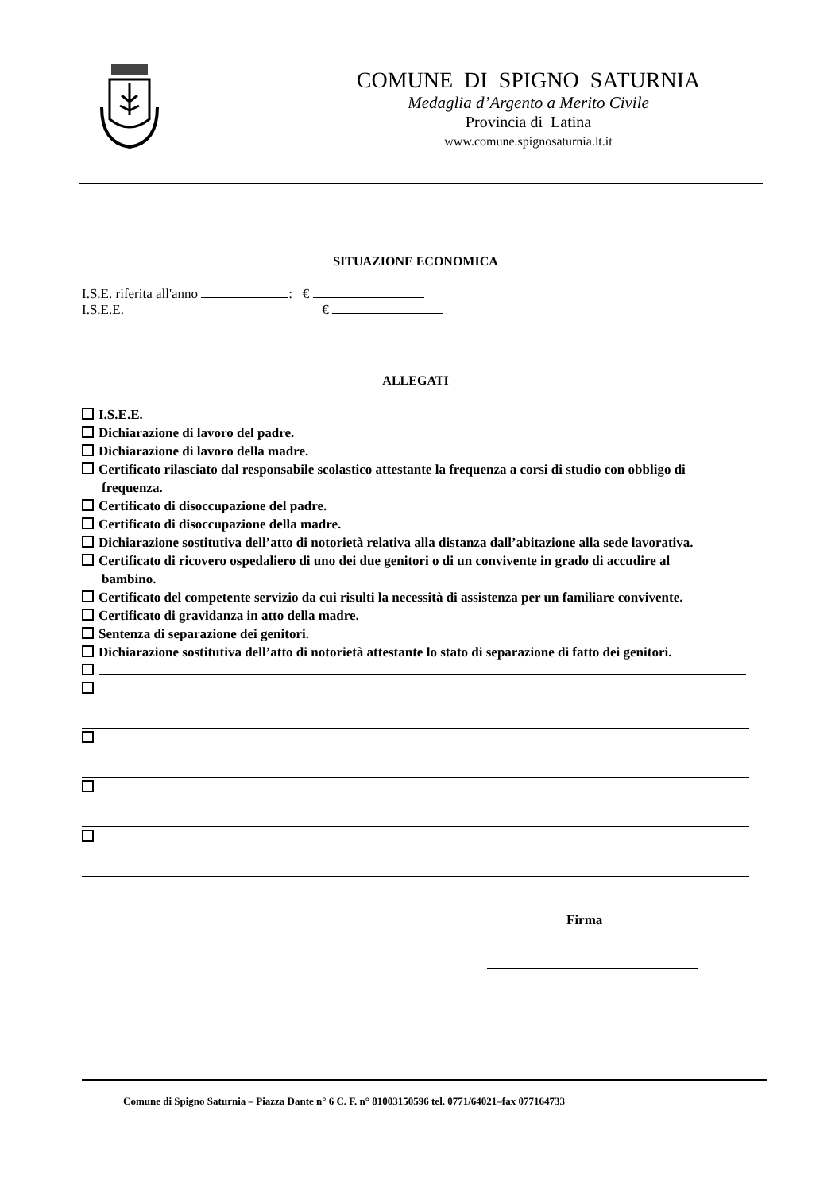COMUNE DI SPIGNO SATURNIA
Medaglia d’Argento a Merito Civile
Provincia di Latina
www.comune.spignosaturnia.lt.it
SITUAZIONE ECONOMICA
I.S.E. riferita all'anno : €
I.S.E.E. €
ALLEGATI
I.S.E.E.
Dichiarazione di lavoro del padre.
Dichiarazione di lavoro della madre.
Certificato rilasciato dal responsabile scolastico attestante la frequenza a corsi di studio con obbligo di
frequenza.
Certificato di disoccupazione del padre.
Certificato di disoccupazione della madre.
Dichiarazione sostitutiva dell’atto di notorietà relativa alla distanza dall’abitazione alla sede lavorativa.
Certificato di ricovero ospedaliero di uno dei due genitori o di un convivente in grado di accudire al
bambino.
Certificato del competente servizio da cui risulti la necessità di assistenza per un familiare convivente.
Certificato di gravidanza in atto della madre.
Sentenza di separazione dei genitori.
Dichiarazione sostitutiva dell’atto di notorietà attestante lo stato di separazione di fatto dei genitori.
Firma
Comune di Spigno Saturnia – Piazza Dante n° 6 C. F. n° 81003150596 tel. 0771/64021–fax 077164733